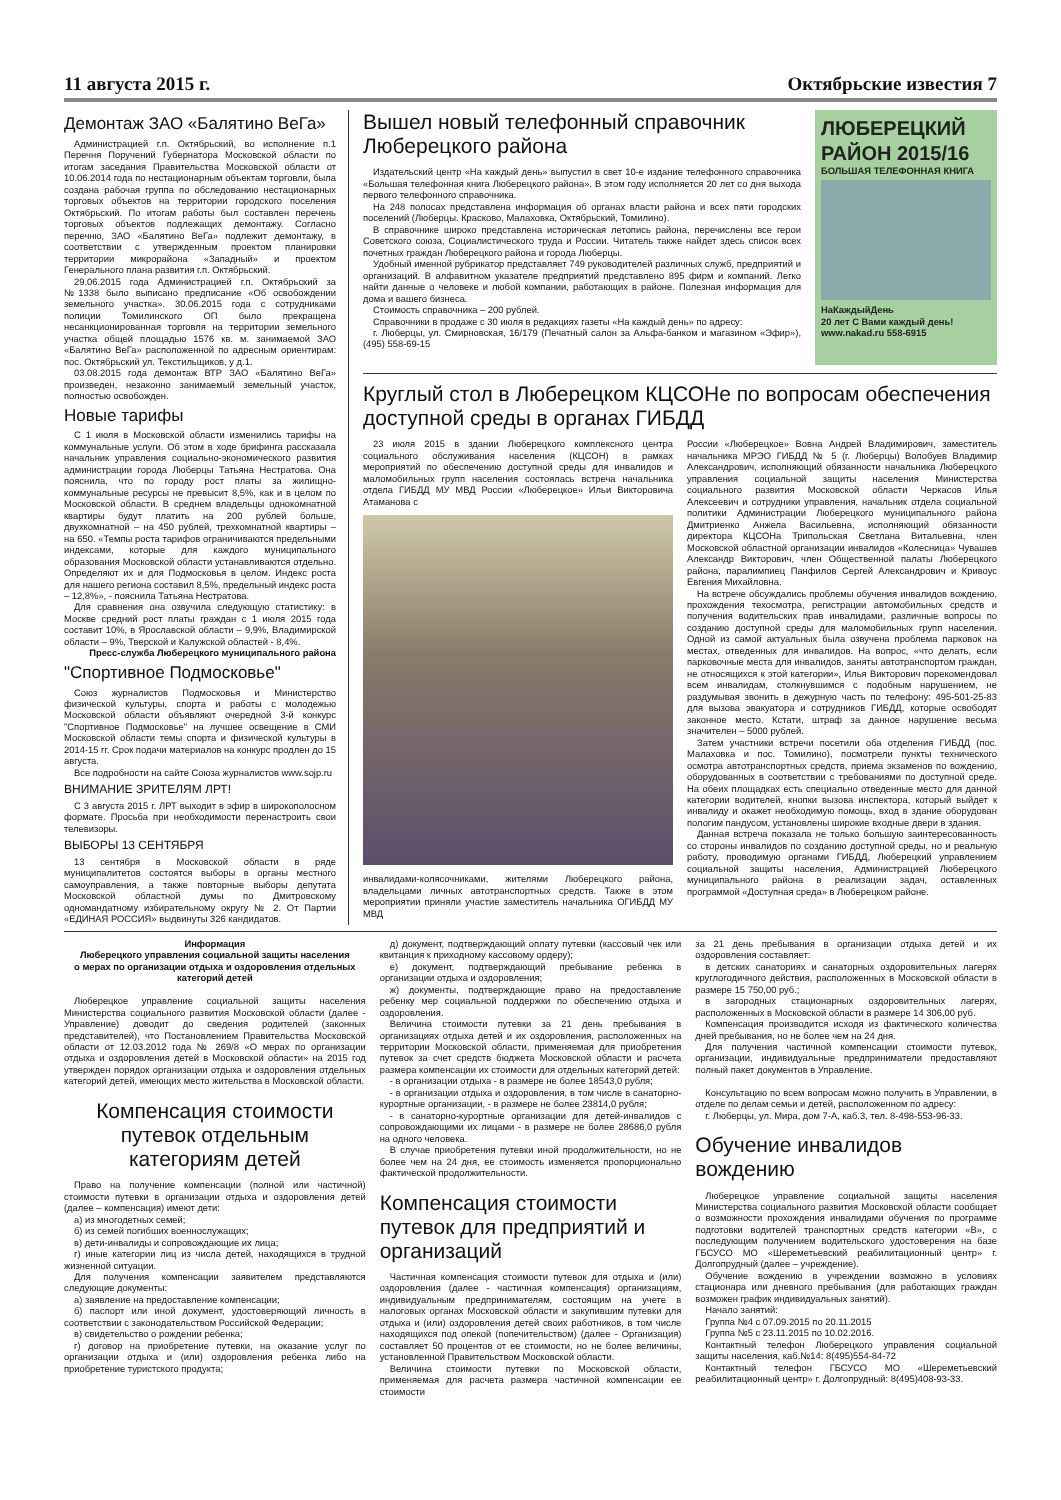11 августа 2015 г. Октябрьские известия 7
Демонтаж ЗАО «Балятино ВеГа»
Администрацией г.п. Октябрьский, во исполнение п.1 Перечня Поручений Губернатора Московской области по итогам заседания Правительства Московской области от 10.06.2014 года по нестационарным объектам торговли, была создана рабочая группа по обследованию нестационарных торговых объектов на территории городского поселения Октябрьский. По итогам работы был составлен перечень торговых объектов подлежащих демонтажу. Согласно перечню, ЗАО «Балятино ВеГа» подлежит демонтажу, в соответствии с утвержденным проектом планировки территории микрорайона «Западный» и проектом Генерального плана развития г.п. Октябрьский.
29.06.2015 года Администрацией г.п. Октябрьский за №1338 было выписано предписание «Об освобождении земельного участка». 30.06.2015 года с сотрудниками полиции Томилинского ОП было прекращена несанкционированная торговля на территории земельного участка общей площадью 1576 кв. м. занимаемой ЗАО «Балятино ВеГа» расположенной по адресным ориентирам: пос. Октябрьский ул. Текстильщиков, у д.1.
03.08.2015 года демонтаж ВТР ЗАО «Балятино ВеГа» произведен, незаконно занимаемый земельный участок, полностью освобожден.
Новые тарифы
С 1 июля в Московской области изменились тарифы на коммунальные услуги. Об этом в ходе брифинга рассказала начальник управления социально-экономического развития администрации города Люберцы Татьяна Нестратова. Она пояснила, что по городу рост платы за жилищно-коммунальные ресурсы не превысит 8,5%, как и в целом по Московской области. В среднем владельцы однокомнатной квартиры будут платить на 200 рублей больше, двухкомнатной – на 450 рублей, трехкомнатной квартиры – на 650. «Темпы роста тарифов ограничиваются предельными индексами, которые для каждого муниципального образования Московской области устанавливаются отдельно. Определяют их и для Подмосковья в целом. Индекс роста для нашего региона составил 8,5%, предельный индекс роста – 12,8%», - пояснила Татьяна Нестратова.
Для сравнения она озвучила следующую статистику: в Москве средний рост платы граждан с 1 июля 2015 года составит 10%, в Ярославской области – 9,9%, Владимирской области – 9%, Тверской и Калужской областей - 8,4%.
Пресс-служба Люберецкого муниципального района
"Спортивное Подмосковье"
Союз журналистов Подмосковья и Министерство физической культуры, спорта и работы с молодежью Московской области объявляют очередной 3-й конкурс "Спортивное Подмосковье" на лучшее освещение в СМИ Московской области темы спорта и физической культуры в 2014-15 гг. Срок подачи материалов на конкурс продлен до 15 августа.
Все подробности на сайте Союза журналистов www.sojp.ru
ВНИМАНИЕ ЗРИТЕЛЯМ ЛРТ!
С 3 августа 2015 г. ЛРТ выходит в эфир в широкополосном формате. Просьба при необходимости перенастроить свои телевизоры.
ВЫБОРЫ 13 СЕНТЯБРЯ
13 сентября в Московской области в ряде муниципалитетов состоятся выборы в органы местного самоуправления, а также повторные выборы депутата Московской областной думы по Дмитровскому одномандатному избирательному округу № 2. От Партии «ЕДИНАЯ РОССИЯ» выдвинуты 326 кандидатов.
Вышел новый телефонный справочник Люберецкого района
Издательский центр «На каждый день» выпустил в свет 10-е издание телефонного справочника «Большая телефонная книга Люберецкого района». В этом году исполняется 20 лет со дня выхода первого телефонного справочника.
На 248 полосах представлена информация об органах власти района и всех пяти городских поселений (Люберцы. Красково, Малаховка, Октябрьский, Томилино).
В справочнике широко представлена историческая летопись района, перечислены все герои Советского союза, Социалистического труда и России. Читатель также найдет здесь список всех почетных граждан Люберецкого района и города Люберцы.
Удобный именной рубрикатор представляет 749 руководителей различных служб, предприятий и организаций. В алфавитном указателе предприятий представлено 895 фирм и компаний. Легко найти данные о человеке и любой компании, работающих в районе. Полезная информация для дома и вашего бизнеса.
Стоимость справочника – 200 рублей.
Справочники в продаже с 30 июля в редакциях газеты «На каждый день» по адресу:
г. Люберцы, ул. Смирновская, 16/179 (Печатный салон за Альфа-банком и магазином «Эфир»), (495) 558-69-15
ЛЮБЕРЕЦКИЙ РАЙОН 2015/16
БОЛЬШАЯ ТЕЛЕФОННАЯ КНИГА
НаКаждыйДень
20 лет С Вами каждый день! www.nakad.ru 558-6915
Круглый стол в Люберецком КЦСОНе по вопросам обеспечения доступной среды в органах ГИБДД
23 июля 2015 в здании Люберецкого комплексного центра социального обслуживания населения (КЦСОН) в рамках мероприятий по обеспечению доступной среды для инвалидов и маломобильных групп населения состоялась встреча начальника отдела ГИБДД МУ МВД России «Люберецкое» Ильи Викторовича Атаманова с
инвалидами-колясочниками, жителями Люберецкого района, владельцами личных автотранспортных средств. Также в этом мероприятии приняли участие заместитель начальника ОГИБДД МУ МВД
России «Люберецкое» Вовна Андрей Владимирович, заместитель начальника МРЭО ГИБДД № 5 (г. Люберцы) Волобуев Владимир Александрович, исполняющий обязанности начальника Люберецкого управления социальной защиты населения Министерства социального развития Московской области Черкасов Илья Алексеевич и сотрудники управления, начальник отдела социальной политики Администрации Люберецкого муниципального района Дмитриенко Анжела Васильевна, исполняющий обязанности директора КЦСОНа Трипольская Светлана Витальевна, член Московской областной организации инвалидов «Колесница» Чувашев Александр Викторович, член Общественной палаты Люберецкого района, паралимпиец Панфилов Сергей Александрович и Кривоус Евгения Михайловна.
На встрече обсуждались проблемы обучения инвалидов вождению, прохождения техосмотра, регистрации автомобильных средств и получения водительских прав инвалидами, различные вопросы по созданию доступной среды для маломобильных групп населения. Одной из самой актуальных была озвучена проблема парковок на местах, отведенных для инвалидов. На вопрос, «что делать, если парковочные места для инвалидов, заняты автотранспортом граждан, не относящихся к этой категории», Илья Викторович порекомендовал всем инвалидам, столкнувшимся с подобным нарушением, не раздумывая звонить в дежурную часть по телефону: 495-501-25-83 для вызова эвакуатора и сотрудников ГИБДД, которые освободят законное место. Кстати, штраф за данное нарушение весьма значителен – 5000 рублей.
Затем участники встречи посетили оба отделения ГИБДД (пос. Малаховка и пос. Томилино), посмотрели пункты технического осмотра автотранспортных средств, приема экзаменов по вождению, оборудованных в соответствии с требованиями по доступной среде. На обеих площадках есть специально отведенные место для данной категории водителей, кнопки вызова инспектора, который выйдет к инвалиду и окажет необходимую помощь, вход в здание оборудован пологим пандусом, установлены широкие входные двери в здания.
Данная встреча показала не только большую заинтересованность со стороны инвалидов по созданию доступной среды, но и реальную работу, проводимую органами ГИБДД, Люберецкий управлением социальной защиты населения, Администрацией Люберецкого муниципального района в реализации задач, оставленных программой «Доступная среда» в Люберецком районе.
Информация
Люберецкого управления социальной защиты населения
о мерах по организации отдыха и оздоровления отдельных категорий детей
Люберецкое управление социальной защиты населения Министерства социального развития Московской области (далее - Управление) доводит до сведения родителей (законных представителей), что Постановлением Правительства Московской области от 12.03.2012 года № 269/8 «О мерах по организации отдыха и оздоровления детей в Московской области» на 2015 год утвержден порядок организации отдыха и оздоровления отдельных категорий детей, имеющих место жительства в Московской области.
Компенсация стоимости путевок отдельным категориям детей
Право на получение компенсации (полной или частичной) стоимости путевки в организации отдыха и оздоровления детей (далее – компенсация) имеют дети:
а) из многодетных семей;
б) из семей погибших военнослужащих;
в) дети-инвалиды и сопровождающие их лица;
г) иные категории лиц из числа детей, находящихся в трудной жизненной ситуации.
Для получения компенсации заявителем представляются следующие документы:
а) заявление на предоставление компенсации;
б) паспорт или иной документ, удостоверяющий личность в соответствии с законодательством Российской Федерации;
в) свидетельство о рождении ребенка;
г) договор на приобретение путевки, на оказание услуг по организации отдыха и (или) оздоровления ребенка либо на приобретение туристского продукта;
д) документ, подтверждающий оплату путевки (кассовый чек или квитанция к приходному кассовому ордеру);
е) документ, подтверждающий пребывание ребенка в организации отдыха и оздоровления;
ж) документы, подтверждающие право на предоставление ребенку мер социальной поддержки по обеспечению отдыха и оздоровления.
Величина стоимости путевки за 21 день пребывания в организациях отдыха детей и их оздоровления, расположенных на территории Московской области, применяемая для приобретения путевок за счет средств бюджета Московской области и расчета размера компенсации их стоимости для отдельных категорий детей:
- в организации отдыха - в размере не более 18543,0 рубля;
- в организации отдыха и оздоровления, в том числе в санаторно-курортные организации, - в размере не более 23814,0 рубля;
- в санаторно-курортные организации для детей-инвалидов с сопровождающими их лицами - в размере не более 28686,0 рубля на одного человека.
В случае приобретения путевки иной продолжительности, но не более чем на 24 дня, ее стоимость изменяется пропорционально фактической продолжительности.
Компенсация стоимости путевок для предприятий и организаций
Частичная компенсация стоимости путевок для отдыха и (или) оздоровления (далее - частичная компенсация) организациям, индивидуальным предпринимателям, состоящим на учете в налоговых органах Московской области и закупившим путевки для отдыха и (или) оздоровления детей своих работников, в том числе находящихся под опекой (попечительством) (далее - Организация) составляет 50 процентов от ее стоимости, но не более величины, установленной Правительством Московской области.
Величина стоимости путевки по Московской области, применяемая для расчета размера частичной компенсации ее стоимости
за 21 день пребывания в организации отдыха детей и их оздоровления составляет:
в детских санаториях и санаторных оздоровительных лагерях круглогодичного действия, расположенных в Московской области в размере 15 750,00 руб.;
в загородных стационарных оздоровительных лагерях, расположенных в Московской области в размере 14 306,00 руб.
Компенсация производится исходя из фактического количества дней пребывания, но не более чем на 24 дня.
Для получения частичной компенсации стоимости путевок, организации, индивидуальные предприниматели предоставляют полный пакет документов в Управление.
Консультацию по всем вопросам можно получить в Управлении, в отделе по делам семьи и детей, расположенном по адресу:
г. Люберцы, ул. Мира, дом 7-А, каб.3, тел. 8-498-553-96-33.
Обучение инвалидов вождению
Люберецкое управление социальной защиты населения Министерства социального развития Московской области сообщает о возможности прохождения инвалидами обучения по программе подготовки водителей транспортных средств категории «В», с последующим получением водительского удостоверения на базе ГБСУСО МО «Шереметьевский реабилитационный центр» г. Долгопрудный (далее – учреждение).
Обучение вождению в учреждении возможно в условиях стационара или дневного пребывания (для работающих граждан возможен график индивидуальных занятий).
Начало занятий:
Группа №4 с 07.09.2015 по 20.11.2015
Группа №5 с 23.11.2015 по 10.02.2016.
Контактный телефон Люберецкого управления социальной защиты населения, каб.№14: 8(495)554-84-72
Контактный телефон ГБСУСО МО «Шереметьевский реабилитационный центр» г. Долгопрудный: 8(495)408-93-33.